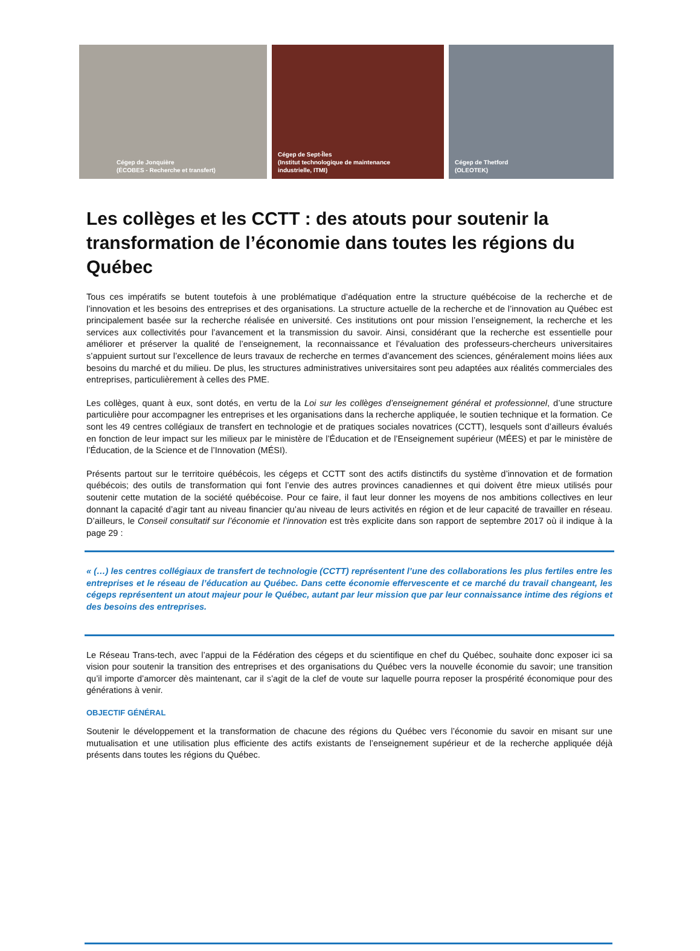Cégep de Jonquière
(ÉCOBES - Recherche et transfert)
Cégep de Sept-Îles
(Institut technologique de maintenance
industrielle, ITMI)
Cégep de Thetford
(OLEOTEK)
Les collèges et les CCTT : des atouts pour soutenir la transformation de l’économie dans toutes les régions du Québec
Tous ces impératifs se butent toutefois à une problématique d’adéquation entre la structure québécoise de la recherche et de l’innovation et les besoins des entreprises et des organisations. La structure actuelle de la recherche et de l’innovation au Québec est principalement basée sur la recherche réalisée en université. Ces institutions ont pour mission l’enseignement, la recherche et les services aux collectivités pour l’avancement et la transmission du savoir. Ainsi, considérant que la recherche est essentielle pour améliorer et préserver la qualité de l’enseignement, la reconnaissance et l’évaluation des professeurs-chercheurs universitaires s’appuient surtout sur l’excellence de leurs travaux de recherche en termes d’avancement des sciences, généralement moins liées aux besoins du marché et du milieu. De plus, les structures administratives universitaires sont peu adaptées aux réalités commerciales des entreprises, particulièrement à celles des PME.
Les collèges, quant à eux, sont dotés, en vertu de la Loi sur les collèges d’enseignement général et professionnel, d’une structure particulière pour accompagner les entreprises et les organisations dans la recherche appliquée, le soutien technique et la formation. Ce sont les 49 centres collégiaux de transfert en technologie et de pratiques sociales novatrices (CCTT), lesquels sont d’ailleurs évalués en fonction de leur impact sur les milieux par le ministère de l’Éducation et de l’Enseignement supérieur (MÉES) et par le ministère de l’Éducation, de la Science et de l’Innovation (MÉSI).
Présents partout sur le territoire québécois, les cégeps et CCTT sont des actifs distinctifs du système d’innovation et de formation québécois; des outils de transformation qui font l’envie des autres provinces canadiennes et qui doivent être mieux utilisés pour soutenir cette mutation de la société québécoise. Pour ce faire, il faut leur donner les moyens de nos ambitions collectives en leur donnant la capacité d’agir tant au niveau financier qu’au niveau de leurs activités en région et de leur capacité de travailler en réseau. D’ailleurs, le Conseil consultatif sur l’économie et l’innovation est très explicite dans son rapport de septembre 2017 où il indique à la page 29 :
« (…) les centres collégiaux de transfert de technologie (CCTT) représentent l’une des collaborations les plus fertiles entre les entreprises et le réseau de l’éducation au Québec. Dans cette économie effervescente et ce marché du travail changeant, les cégeps représentent un atout majeur pour le Québec, autant par leur mission que par leur connaissance intime des régions et des besoins des entreprises.
Le Réseau Trans-tech, avec l’appui de la Fédération des cégeps et du scientifique en chef du Québec, souhaite donc exposer ici sa vision pour soutenir la transition des entreprises et des organisations du Québec vers la nouvelle économie du savoir; une transition qu’il importe d’amorcer dès maintenant, car il s’agit de la clef de voute sur laquelle pourra reposer la prospérité économique pour des générations à venir.
OBJECTIF GÉNÉRAL
Soutenir le développement et la transformation de chacune des régions du Québec vers l’économie du savoir en misant sur une mutualisation et une utilisation plus efficiente des actifs existants de l’enseignement supérieur et de la recherche appliquée déjà présents dans toutes les régions du Québec.